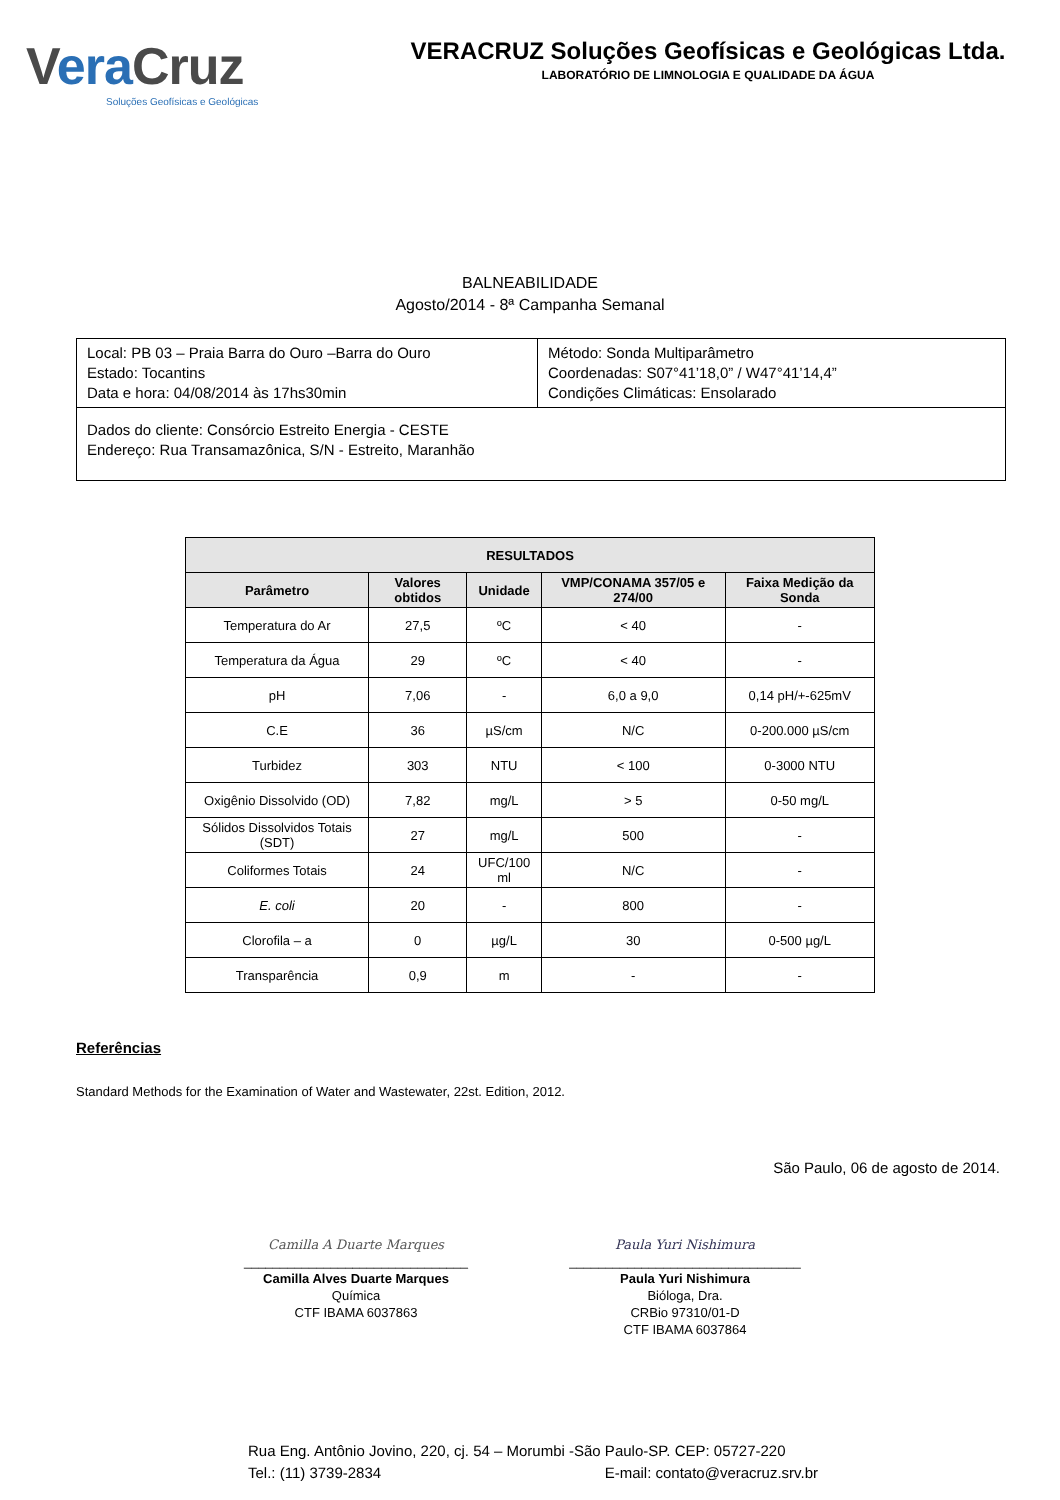Vera Cruz
Soluções Geofísicas e Geológicas
VERACRUZ Soluções Geofísicas e Geológicas Ltda.
LABORATÓRIO DE LIMNOLOGIA E QUALIDADE DA ÁGUA
BALNEABILIDADE
Agosto/2014 - 8ª Campanha Semanal
| Local: PB 03 – Praia Barra do Ouro –Barra do Ouro Estado: Tocantins Data e hora: 04/08/2014 às 17hs30min | Método: Sonda Multiparâmetro Coordenadas: S07°41’18,0” / W47°41’14,4” Condições Climáticas: Ensolarado |
| Dados do cliente: Consórcio Estreito Energia - CESTE Endereço: Rua Transamazônica, S/N - Estreito, Maranhão | |
| RESULTADOS | | | | |
| --- | --- | --- | --- | --- |
| Parâmetro | Valores obtidos | Unidade | VMP/CONAMA 357/05 e 274/00 | Faixa Medição da Sonda |
| Temperatura do Ar | 27,5 | ºC | < 40 | - |
| Temperatura da Água | 29 | ºC | < 40 | - |
| pH | 7,06 | - | 6,0 a 9,0 | 0,14 pH/+-625mV |
| C.E | 36 | µS/cm | N/C | 0-200.000 µS/cm |
| Turbidez | 303 | NTU | < 100 | 0-3000 NTU |
| Oxigênio Dissolvido (OD) | 7,82 | mg/L | > 5 | 0-50 mg/L |
| Sólidos Dissolvidos Totais (SDT) | 27 | mg/L | 500 | - |
| Coliformes Totais | 24 | UFC/100 ml | N/C | - |
| E. coli | 20 | - | 800 | - |
| Clorofila – a | 0 | µg/L | 30 | 0-500 µg/L |
| Transparência | 0,9 | m | - | - |
Referências
Standard Methods for the Examination of Water and Wastewater, 22st. Edition, 2012.
São Paulo, 06 de agosto de 2014.
Camilla A Duarte Marques
_______________________________
Camilla Alves Duarte Marques
Química
CTF IBAMA 6037863
Paula Yuri Nishimura
________________________________
Paula Yuri Nishimura
Bióloga, Dra.
CRBio 97310/01-D
CTF IBAMA 6037864
Rua Eng. Antônio Jovino, 220, cj. 54 – Morumbi -São Paulo-SP. CEP: 05727-220
Tel.: (11) 3739-2834 E-mail: contato@veracruz.srv.br